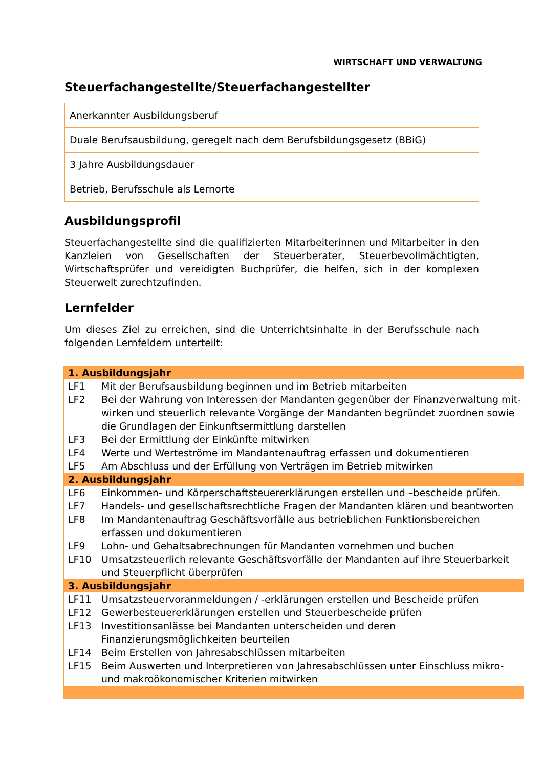WIRTSCHAFT UND VERWALTUNG
Steuerfachangestellte/Steuerfachangestellter
Anerkannter Ausbildungsberuf
Duale Berufsausbildung, geregelt nach dem Berufsbildungsgesetz (BBiG)
3 Jahre Ausbildungsdauer
Betrieb, Berufsschule als Lernorte
Ausbildungsprofil
Steuerfachangestellte sind die qualifizierten Mitarbeiterinnen und Mitarbeiter in den Kanzleien von Gesellschaften der Steuerberater, Steuerbevollmächtigten, Wirtschafts­prüfer und vereidigten Buchprüfer, die helfen, sich in der komplexen Steuerwelt zu­rechtzufinden.
Lernfelder
Um dieses Ziel zu erreichen, sind die Unterrichtsinhalte in der Berufsschule nach folgenden Lernfeldern unterteilt:
| 1. Ausbildungsjahr | |
| --- | --- |
| LF1 | Mit der Berufsausbildung beginnen und im Betrieb mitarbeiten |
| LF2 | Bei der Wahrung von Interessen der Mandanten gegenüber der Finanzverwaltung mit­wirken und steuerlich relevante Vorgänge der Mandanten begründet zuordnen sowie die Grundlagen der Einkunftsermittlung darstellen |
| LF3 | Bei der Ermittlung der Einkünfte mitwirken |
| LF4 | Werte und Werteströme im Mandantenauftrag erfassen und dokumentieren |
| LF5 | Am Abschluss und der Erfüllung von Verträgen im Betrieb mitwirken |
| 2. Ausbildungsjahr | |
| LF6 | Einkommen- und Körperschaftsteuererklärungen erstellen und –bescheide prüfen. |
| LF7 | Handels- und gesellschaftsrechtliche Fragen der Mandanten klären und beantworten |
| LF8 | Im Mandantenauftrag Geschäftsvorfälle aus betrieblichen Funktionsbereichen erfassen und dokumentieren |
| LF9 | Lohn- und Gehaltsabrechnungen für Mandanten vornehmen und buchen |
| LF10 | Umsatzsteuerlich relevante Geschäftsvorfälle der Mandanten auf ihre Steuerbarkeit und Steuerpflicht überprüfen |
| 3. Ausbildungsjahr | |
| LF11 | Umsatzsteuervoranmeldungen / -erklärungen erstellen und Bescheide prüfen |
| LF12 | Gewerbesteuererklärungen erstellen und Steuerbescheide prüfen |
| LF13 | Investitionsanlässe bei Mandanten unterscheiden und deren Finanzierungsmöglichkei­ten beurteilen |
| LF14 | Beim Erstellen von Jahresabschlüssen mitarbeiten |
| LF15 | Beim Auswerten und Interpretieren von Jahresabschlüssen unter Einschluss mikro- und makroökonomischer Kriterien mitwirken |